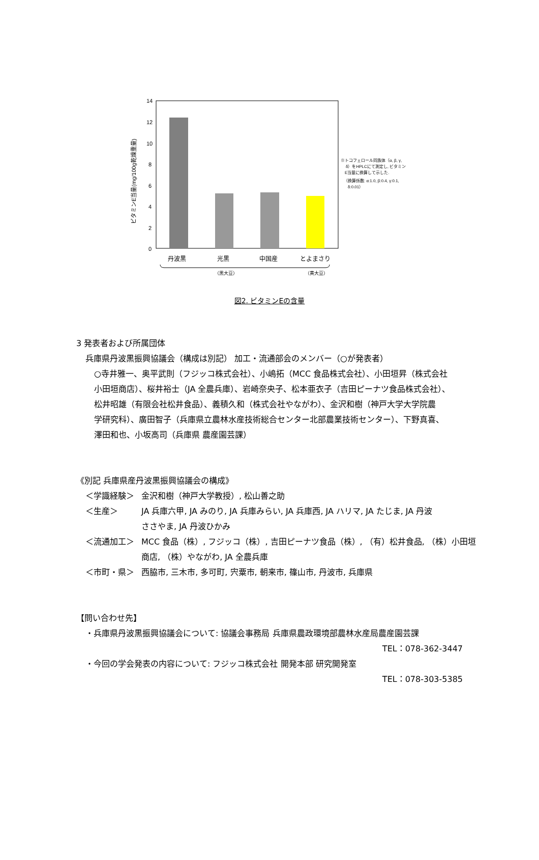14
12
10
8
6
4
2
0
丹波黒
光黒
中国産
とよまさり
（黒大豆）
（黄大豆）
ビタミンE当量(mg/100g乾燥重量)
※トコフェロール同族体（α, β, γ,
δ）をHPLCにて測定し, ビタミン
E当量に換算して示した.
（換算係数: α:1.0, β:0.4, γ:0.1,
δ:0.01）
図2. ビタミンEの含量
3 発表者および所属団体
兵庫県丹波黒振興協議会（構成は別記） 加工・流通部会のメンバー（○が発表者）
○寺井雅一、奥平武則（フジッコ株式会社）、小嶋拓（MCC 食品株式会社）、小田垣昇（株式会社
小田垣商店）、桜井裕士（JA 全農兵庫）、岩崎奈央子、松本亜衣子（吉田ピーナツ食品株式会社）、
松井昭雄（有限会社松井食品）、義積久和（株式会社やながわ）、金沢和樹（神戸大学大学院農
学研究科）、廣田智子（兵庫県立農林水産技術総合センター北部農業技術センター）、下野真喜、
澤田和也、小坂高司（兵庫県 農産園芸課）
《別記 兵庫県産丹波黒振興協議会の構成》
＜学識経験＞ 金沢和樹（神戸大学教授）, 松山善之助
＜生産＞ JA 兵庫六甲, JA みのり, JA 兵庫みらい, JA 兵庫西, JA ハリマ, JA たじま, JA 丹波
ささやま, JA 丹波ひかみ
＜流通加工＞ MCC 食品（株）, フジッコ（株）, 吉田ピーナツ食品（株）, （有）松井食品, （株）小田垣
商店, （株）やながわ, JA 全農兵庫
＜市町・県＞ 西脇市, 三木市, 多可町, 宍粟市, 朝来市, 篠山市, 丹波市, 兵庫県
【問い合わせ先】
・兵庫県丹波黒振興協議会について: 協議会事務局 兵庫県農政環境部農林水産局農産園芸課
TEL：078-362-3447
・今回の学会発表の内容について: フジッコ株式会社 開発本部 研究開発室
TEL：078-303-5385